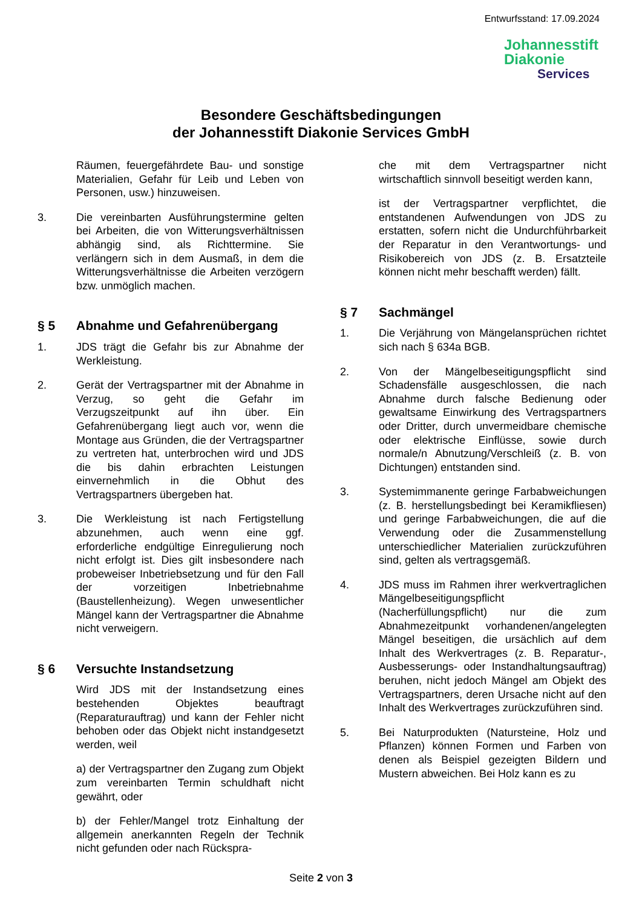Entwurfsstand: 17.09.2024
Johannesstift
Diakonie
Services
Besondere Geschäftsbedingungen
der Johannesstift Diakonie Services GmbH
Räumen, feuergefährdete Bau- und sonstige Materialien, Gefahr für Leib und Leben von Personen, usw.) hinzuweisen.
3. Die vereinbarten Ausführungstermine gelten bei Arbeiten, die von Witterungsverhältnissen abhängig sind, als Richttermine. Sie verlängern sich in dem Ausmaß, in dem die Witterungsverhältnisse die Arbeiten verzögern bzw. unmöglich machen.
§ 5 Abnahme und Gefahrenübergang
1. JDS trägt die Gefahr bis zur Abnahme der Werkleistung.
2. Gerät der Vertragspartner mit der Abnahme in Verzug, so geht die Gefahr im Verzugszeitpunkt auf ihn über. Ein Gefahrenübergang liegt auch vor, wenn die Montage aus Gründen, die der Vertragspartner zu vertreten hat, unterbrochen wird und JDS die bis dahin erbrachten Leistungen einvernehmlich in die Obhut des Vertragspartners übergeben hat.
3. Die Werkleistung ist nach Fertigstellung abzunehmen, auch wenn eine ggf. erforderliche endgültige Einregulierung noch nicht erfolgt ist. Dies gilt insbesondere nach probeweiser Inbetriebsetzung und für den Fall der vorzeitigen Inbetriebnahme (Baustellenheizung). Wegen unwesentlicher Mängel kann der Vertragspartner die Abnahme nicht verweigern.
§ 6 Versuchte Instandsetzung
Wird JDS mit der Instandsetzung eines bestehenden Objektes beauftragt (Reparaturauftrag) und kann der Fehler nicht behoben oder das Objekt nicht instandgesetzt werden, weil
a) der Vertragspartner den Zugang zum Objekt zum vereinbarten Termin schuldhaft nicht gewährt, oder
b) der Fehler/Mangel trotz Einhaltung der allgemein anerkannten Regeln der Technik nicht gefunden oder nach Rückspra-
che mit dem Vertragspartner nicht wirtschaftlich sinnvoll beseitigt werden kann,
ist der Vertragspartner verpflichtet, die entstandenen Aufwendungen von JDS zu erstatten, sofern nicht die Undurchführbarkeit der Reparatur in den Verantwortungs- und Risikobereich von JDS (z. B. Ersatzteile können nicht mehr beschafft werden) fällt.
§ 7 Sachmängel
1. Die Verjährung von Mängelansprüchen richtet sich nach § 634a BGB.
2. Von der Mängelbeseitigungspflicht sind Schadensfälle ausgeschlossen, die nach Abnahme durch falsche Bedienung oder gewaltsame Einwirkung des Vertragspartners oder Dritter, durch unvermeidbare chemische oder elektrische Einflüsse, sowie durch normale/n Abnutzung/Verschleiß (z. B. von Dichtungen) entstanden sind.
3. Systemimmanente geringe Farbabweichungen (z. B. herstellungsbedingt bei Keramikfliesen) und geringe Farbabweichungen, die auf die Verwendung oder die Zusammenstellung unterschiedlicher Materialien zurückzuführen sind, gelten als vertragsgemäß.
4. JDS muss im Rahmen ihrer werkvertraglichen Mängelbeseitigungspflicht (Nacherfüllungspflicht) nur die zum Abnahmezeitpunkt vorhandenen/angelegten Mängel beseitigen, die ursächlich auf dem Inhalt des Werkvertrages (z. B. Reparatur-, Ausbesserungs- oder Instandhaltungsauftrag) beruhen, nicht jedoch Mängel am Objekt des Vertragspartners, deren Ursache nicht auf den Inhalt des Werkvertrages zurückzuführen sind.
5. Bei Naturprodukten (Natursteine, Holz und Pflanzen) können Formen und Farben von denen als Beispiel gezeigten Bildern und Mustern abweichen. Bei Holz kann es zu
Seite 2 von 3